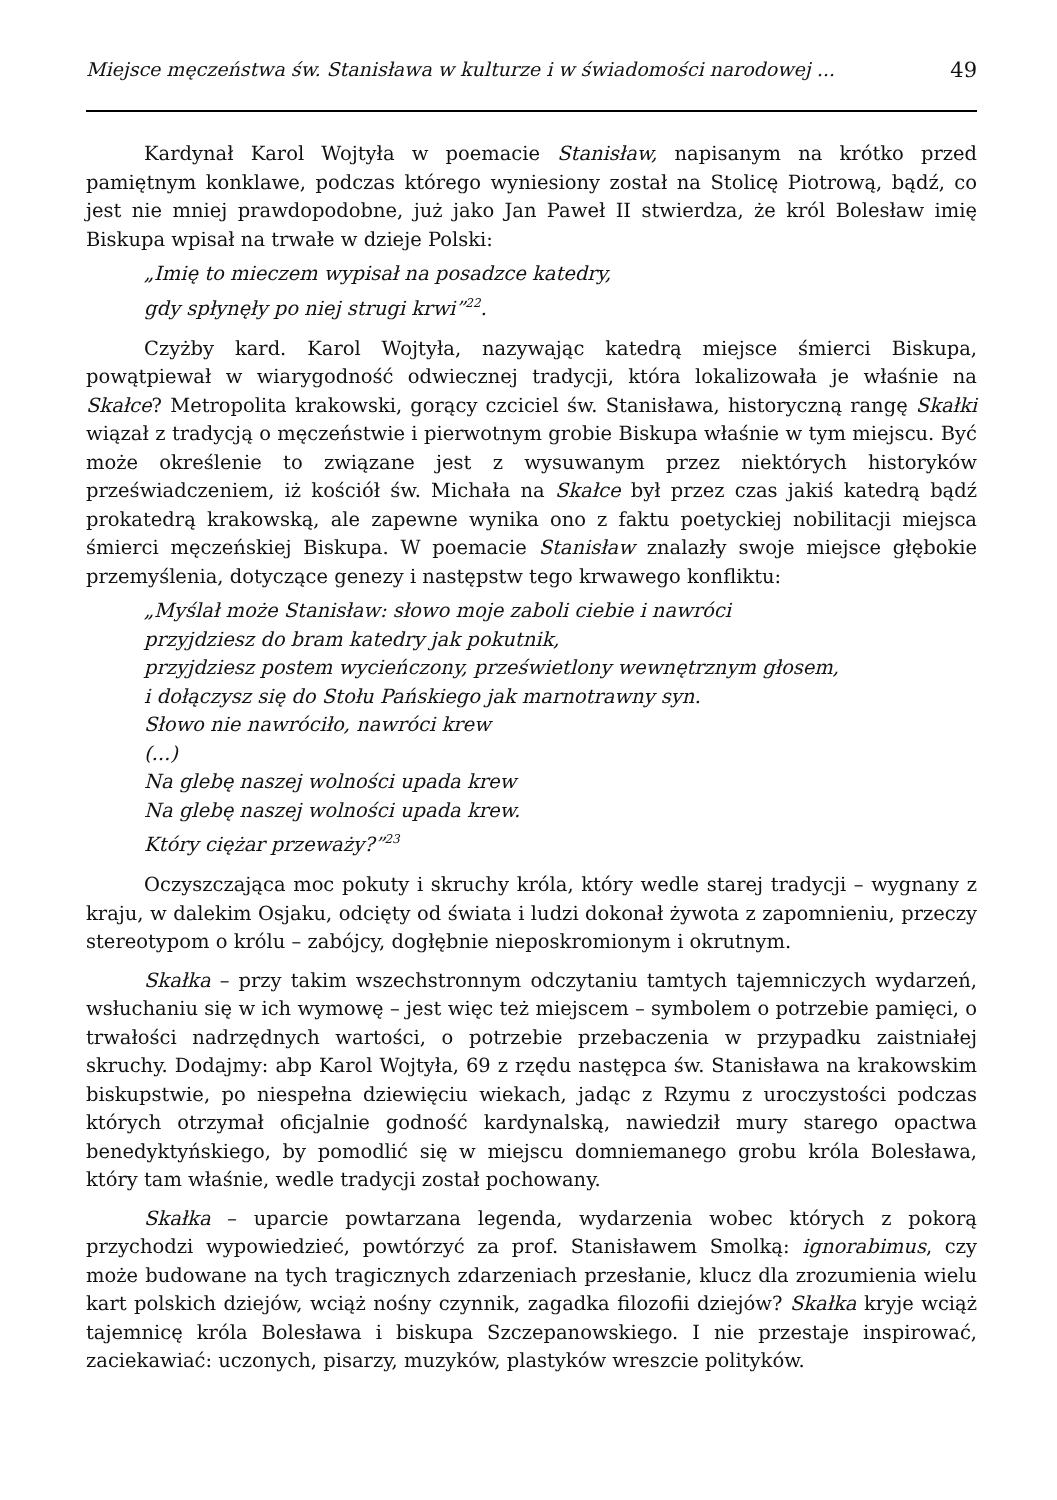Miejsce męczeństwa św. Stanisława w kulturze i w świadomości narodowej ... 49
Kardynał Karol Wojtyła w poemacie Stanisław, napisanym na krótko przed pamiętnym konklawe, podczas którego wyniesiony został na Stolicę Piotrową, bądź, co jest nie mniej prawdopodobne, już jako Jan Paweł II stwierdza, że król Bolesław imię Biskupa wpisał na trwałe w dzieje Polski:
„Imię to mieczem wypisał na posadzce katedry,
gdy spłynęły po niej strugi krwi”<sup>22</sup>.
Czyżby kard. Karol Wojtyła, nazywając katedrą miejsce śmierci Biskupa, powątpiewał w wiarygodność odwiecznej tradycji, która lokalizowała je właśnie na Skałce? Metropolita krakowski, gorący czciciel św. Stanisława, historyczną rangę Skałki wiązał z tradycją o męczeństwie i pierwotnym grobie Biskupa właśnie w tym miejscu. Być może określenie to związane jest z wysuwanym przez niektórych historyków przeświadczeniem, iż kościół św. Michała na Skałce był przez czas jakiś katedrą bądź prokatedrą krakowską, ale zapewne wynika ono z faktu poetyckiej nobilitacji miejsca śmierci męczeńskiej Biskupa. W poemacie Stanisław znalazły swoje miejsce głębokie przemyślenia, dotyczące genezy i następstw tego krwawego konfliktu:
„Myślał może Stanisław: słowo moje zaboli ciebie i nawróci
przyjdziesz do bram katedry jak pokutnik,
przyjdziesz postem wycieńczony, prześwietlony wewnętrznym głosem,
i dołączysz się do Stołu Pańskiego jak marnotrawny syn.
Słowo nie nawróciło, nawróci krew
(...)
Na glebę naszej wolności upada krew
Na glebę naszej wolności upada krew.
Który ciężar przeważy?”<sup>23</sup>
Oczyszczająca moc pokuty i skruchy króla, który wedle starej tradycji – wygnany z kraju, w dalekim Osjaku, odcięty od świata i ludzi dokonał żywota z zapomnieniu, przeczy stereotypom o królu – zabójcy, dogłębnie nieposkromionym i okrutnym.
Skałka – przy takim wszechstronnym odczytaniu tamtych tajemniczych wydarzeń, wsłuchaniu się w ich wymowę – jest więc też miejscem – symbolem o potrzebie pamięci, o trwałości nadrzędnych wartości, o potrzebie przebaczenia w przypadku zaistniałej skruchy. Dodajmy: abp Karol Wojtyła, 69 z rzędu następca św. Stanisława na krakowskim biskupstwie, po niespełna dziewięciu wiekach, jadąc z Rzymu z uroczystości podczas których otrzymał oficjalnie godność kardynalską, nawiedził mury starego opactwa benedyktyńskiego, by pomodlić się w miejscu domniemanego grobu króla Bolesława, który tam właśnie, wedle tradycji został pochowany.
Skałka – uparcie powtarzana legenda, wydarzenia wobec których z pokorą przychodzi wypowiedzieć, powtórzyć za prof. Stanisławem Smolką: ignorabimus, czy może budowane na tych tragicznych zdarzeniach przesłanie, klucz dla zrozumienia wielu kart polskich dziejów, wciąż nośny czynnik, zagadka filozofii dziejów? Skałka kryje wciąż tajemnicę króla Bolesława i biskupa Szczepanowskiego. I nie przestaje inspirować, zaciekawiać: uczonych, pisarzy, muzyków, plastyków wreszcie polityków.